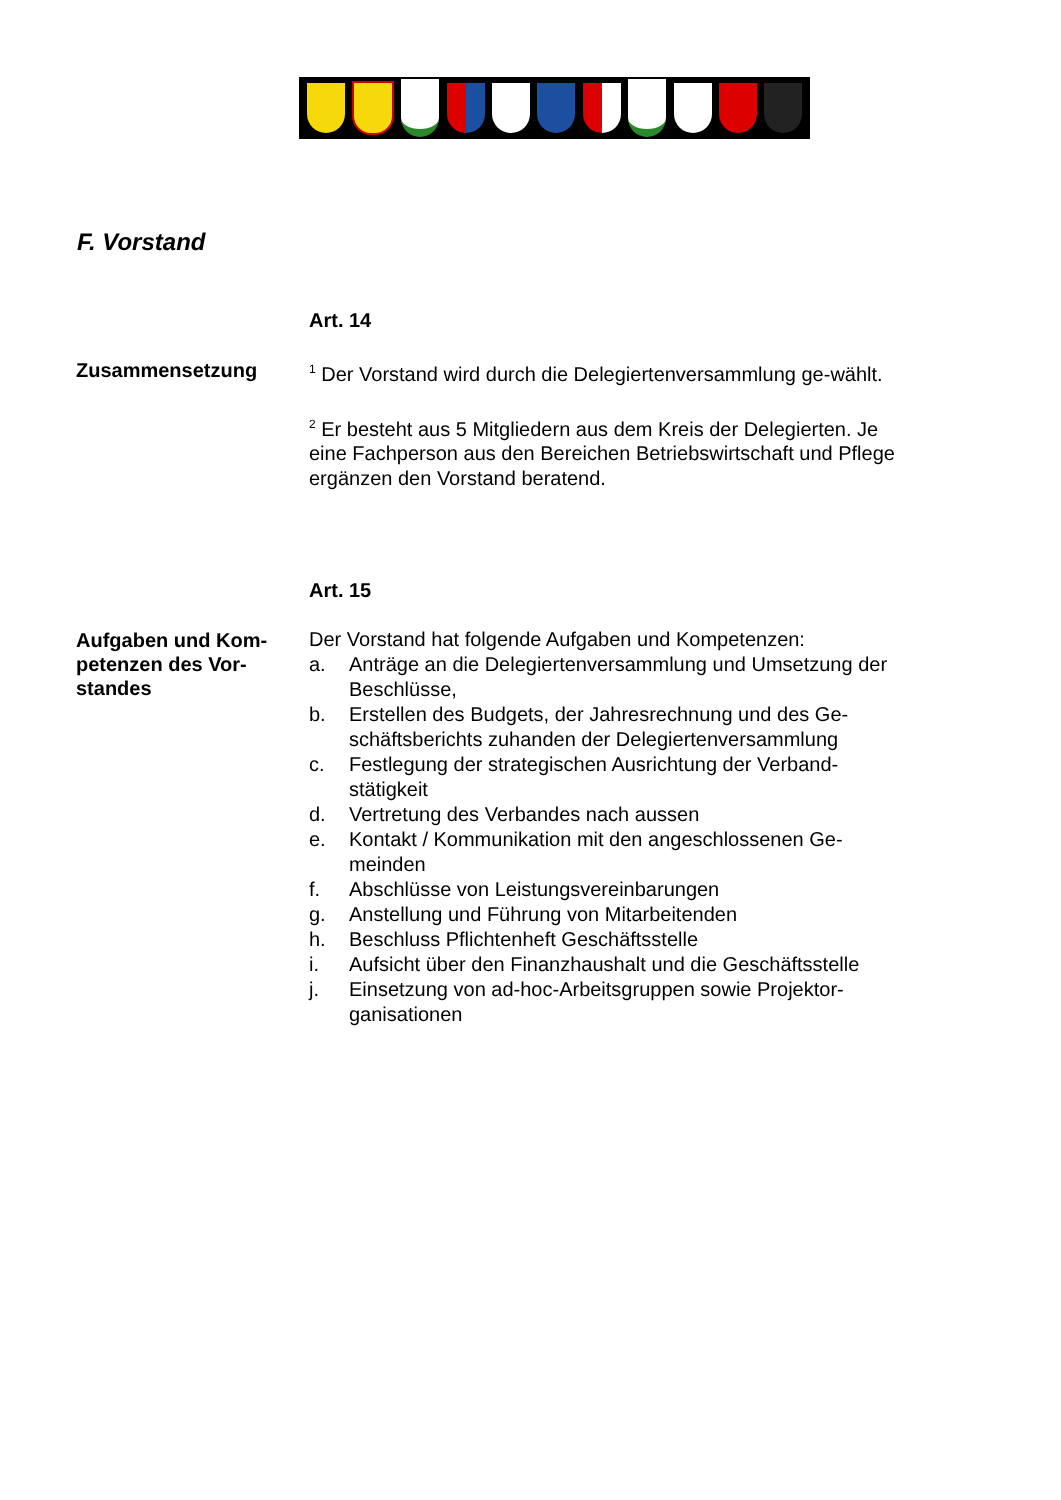F. Vorstand
Art. 14
Zusammensetzung
<sup>1</sup> Der Vorstand wird durch die Delegiertenversammlung ge-wählt.
<sup>2</sup> Er besteht aus 5 Mitgliedern aus dem Kreis der Delegierten. Je eine Fachperson aus den Bereichen Betriebswirtschaft und Pflege ergänzen den Vorstand beratend.
Art. 15
Aufgaben und Kom-petenzen des Vor-standes
Der Vorstand hat folgende Aufgaben und Kompetenzen:
a. Anträge an die Delegiertenversammlung und Umsetzung der Beschlüsse,
b. Erstellen des Budgets, der Jahresrechnung und des Ge-schäftsberichts zuhanden der Delegiertenversammlung
c. Festlegung der strategischen Ausrichtung der Verband-stätigkeit
d. Vertretung des Verbandes nach aussen
e. Kontakt / Kommunikation mit den angeschlossenen Ge-meinden
f. Abschlüsse von Leistungsvereinbarungen
g. Anstellung und Führung von Mitarbeitenden
h. Beschluss Pflichtenheft Geschäftsstelle
i. Aufsicht über den Finanzhaushalt und die Geschäftsstelle
j. Einsetzung von ad-hoc-Arbeitsgruppen sowie Projektor-ganisationen